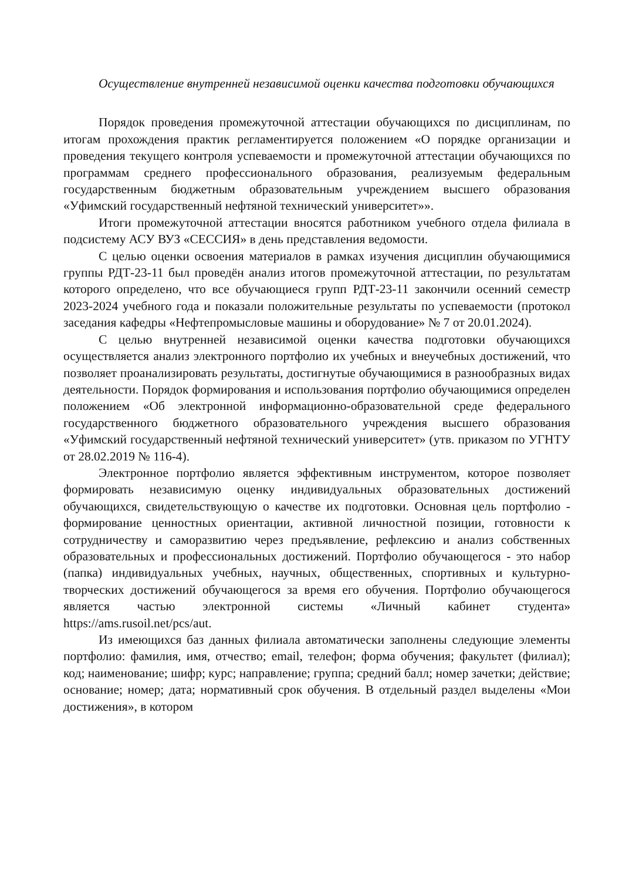Осуществление внутренней независимой оценки качества подготовки обучающихся
Порядок проведения промежуточной аттестации обучающихся по дисциплинам, по итогам прохождения практик регламентируется положением «О порядке организации и проведения текущего контроля успеваемости и промежуточной аттестации обучающихся по программам среднего профессионального образования, реализуемым федеральным государственным бюджетным образовательным учреждением высшего образования «Уфимский государственный нефтяной технический университет»».
Итоги промежуточной аттестации вносятся работником учебного отдела филиала в подсистему АСУ ВУЗ «СЕССИЯ» в день представления ведомости.
С целью оценки освоения материалов в рамках изучения дисциплин обучающимися группы РДТ-23-11 был проведён анализ итогов промежуточной аттестации, по результатам которого определено, что все обучающиеся групп РДТ-23-11 закончили осенний семестр 2023-2024 учебного года и показали положительные результаты по успеваемости (протокол заседания кафедры «Нефтепромысловые машины и оборудование» № 7 от 20.01.2024).
С целью внутренней независимой оценки качества подготовки обучающихся осуществляется анализ электронного портфолио их учебных и внеучебных достижений, что позволяет проанализировать результаты, достигнутые обучающимися в разнообразных видах деятельности. Порядок формирования и использования портфолио обучающимися определен положением «Об электронной информационно-образовательной среде федерального государственного бюджетного образовательного учреждения высшего образования «Уфимский государственный нефтяной технический университет» (утв. приказом по УГНТУ от 28.02.2019 № 116-4).
Электронное портфолио является эффективным инструментом, которое позволяет формировать независимую оценку индивидуальных образовательных достижений обучающихся, свидетельствующую о качестве их подготовки. Основная цель портфолио - формирование ценностных ориентации, активной личностной позиции, готовности к сотрудничеству и саморазвитию через предъявление, рефлексию и анализ собственных образовательных и профессиональных достижений. Портфолио обучающегося - это набор (папка) индивидуальных учебных, научных, общественных, спортивных и культурно-творческих достижений обучающегося за время его обучения. Портфолио обучающегося является частью электронной системы «Личный кабинет студента» https://ams.rusoil.net/pcs/aut.
Из имеющихся баз данных филиала автоматически заполнены следующие элементы портфолио: фамилия, имя, отчество; email, телефон; форма обучения; факультет (филиал); код; наименование; шифр; курс; направление; группа; средний балл; номер зачетки; действие; основание; номер; дата; нормативный срок обучения. В отдельный раздел выделены «Мои достижения», в котором